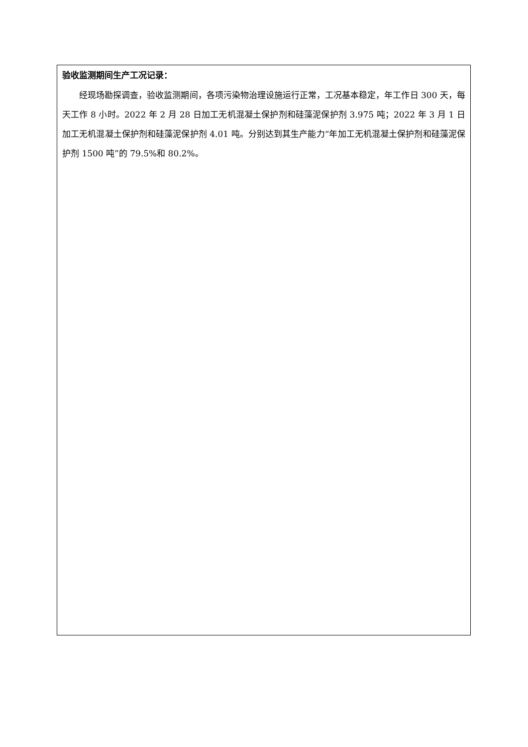验收监测期间生产工况记录：
经现场勘探调查，验收监测期间，各项污染物治理设施运行正常，工况基本稳定，年工作日 300 天，每天工作 8 小时。2022 年 2 月 28 日加工无机混凝土保护剂和硅藻泥保护剂 3.975 吨；2022 年 3 月 1 日加工无机混凝土保护剂和硅藻泥保护剂 4.01 吨。分别达到其生产能力“年加工无机混凝土保护剂和硅藻泥保护剂 1500 吨”的 79.5%和 80.2%。